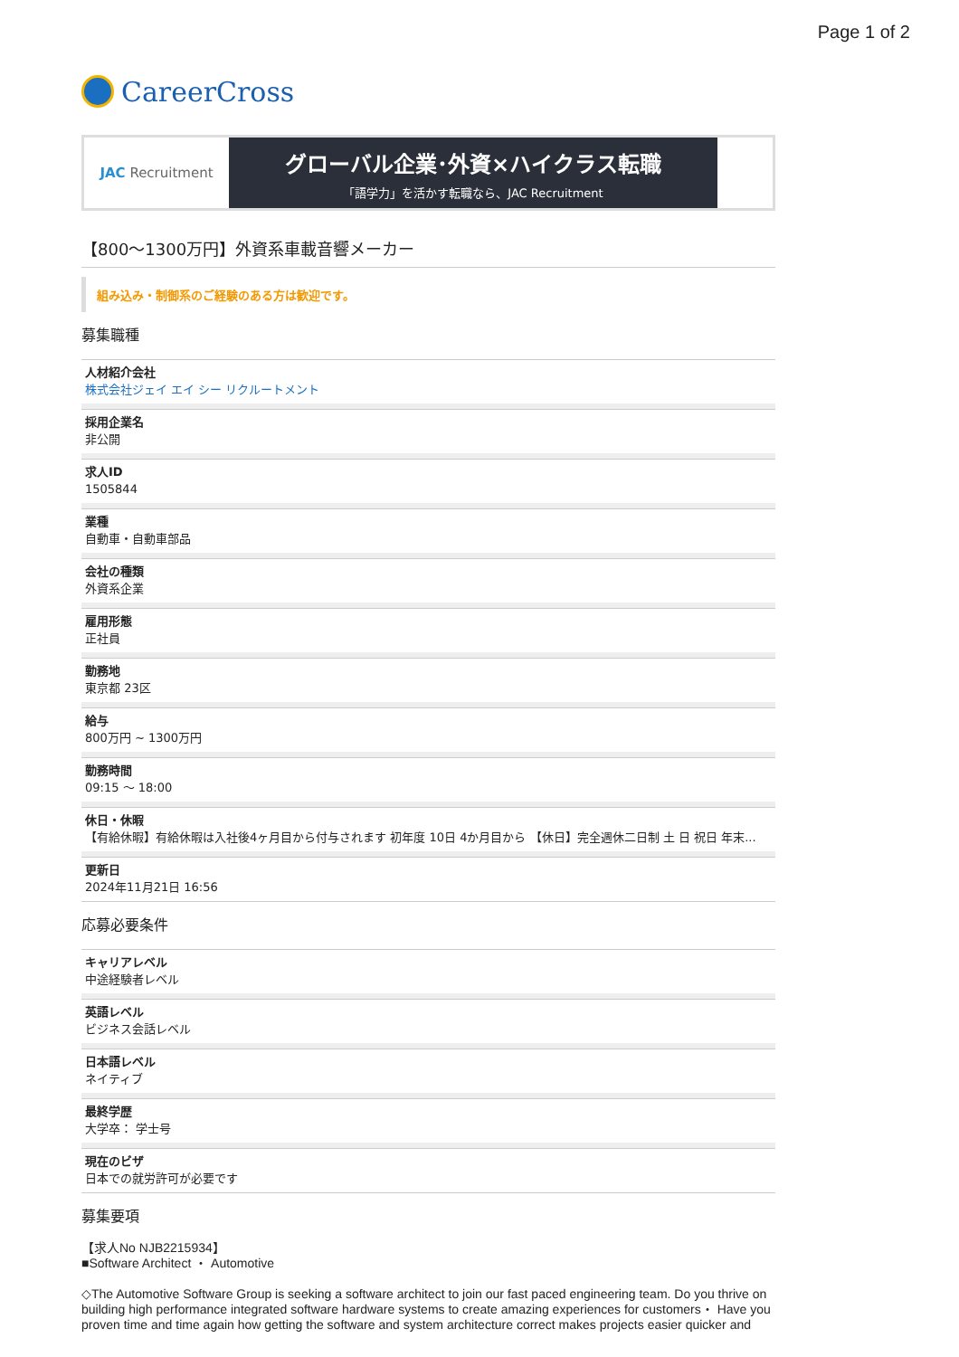Page 1 of 2
CareerCross
JAC Recruitment
グローバル企業･外資×ハイクラス転職
「語学力」を活かす転職なら、JAC Recruitment
【800〜1300万円】外資系車載音響メーカー
組み込み・制御系のご経験のある方は歓迎です。
募集職種
人材紹介会社
株式会社ジェイ エイ シー リクルートメント
採用企業名
非公開
求人ID
1505844
業種
自動車・自動車部品
会社の種類
外資系企業
雇用形態
正社員
勤務地
東京都 23区
給与
800万円 ~ 1300万円
勤務時間
09:15 〜 18:00
休日・休暇
【有給休暇】有給休暇は入社後4ヶ月目から付与されます 初年度 10日 4か月目から 【休日】完全週休二日制 土 日 祝日 年末...
更新日
2024年11月21日 16:56
応募必要条件
キャリアレベル
中途経験者レベル
英語レベル
ビジネス会話レベル
日本語レベル
ネイティブ
最終学歴
大学卒： 学士号
現在のビザ
日本での就労許可が必要です
募集要項
【求人No NJB2215934】
■Software Architect ・ Automotive
◇The Automotive Software Group is seeking a software architect to join our fast paced engineering team. Do you thrive on building high performance integrated software hardware systems to create amazing experiences for customers・ Have you proven time and time again how getting the software and system architecture correct makes projects easier quicker and